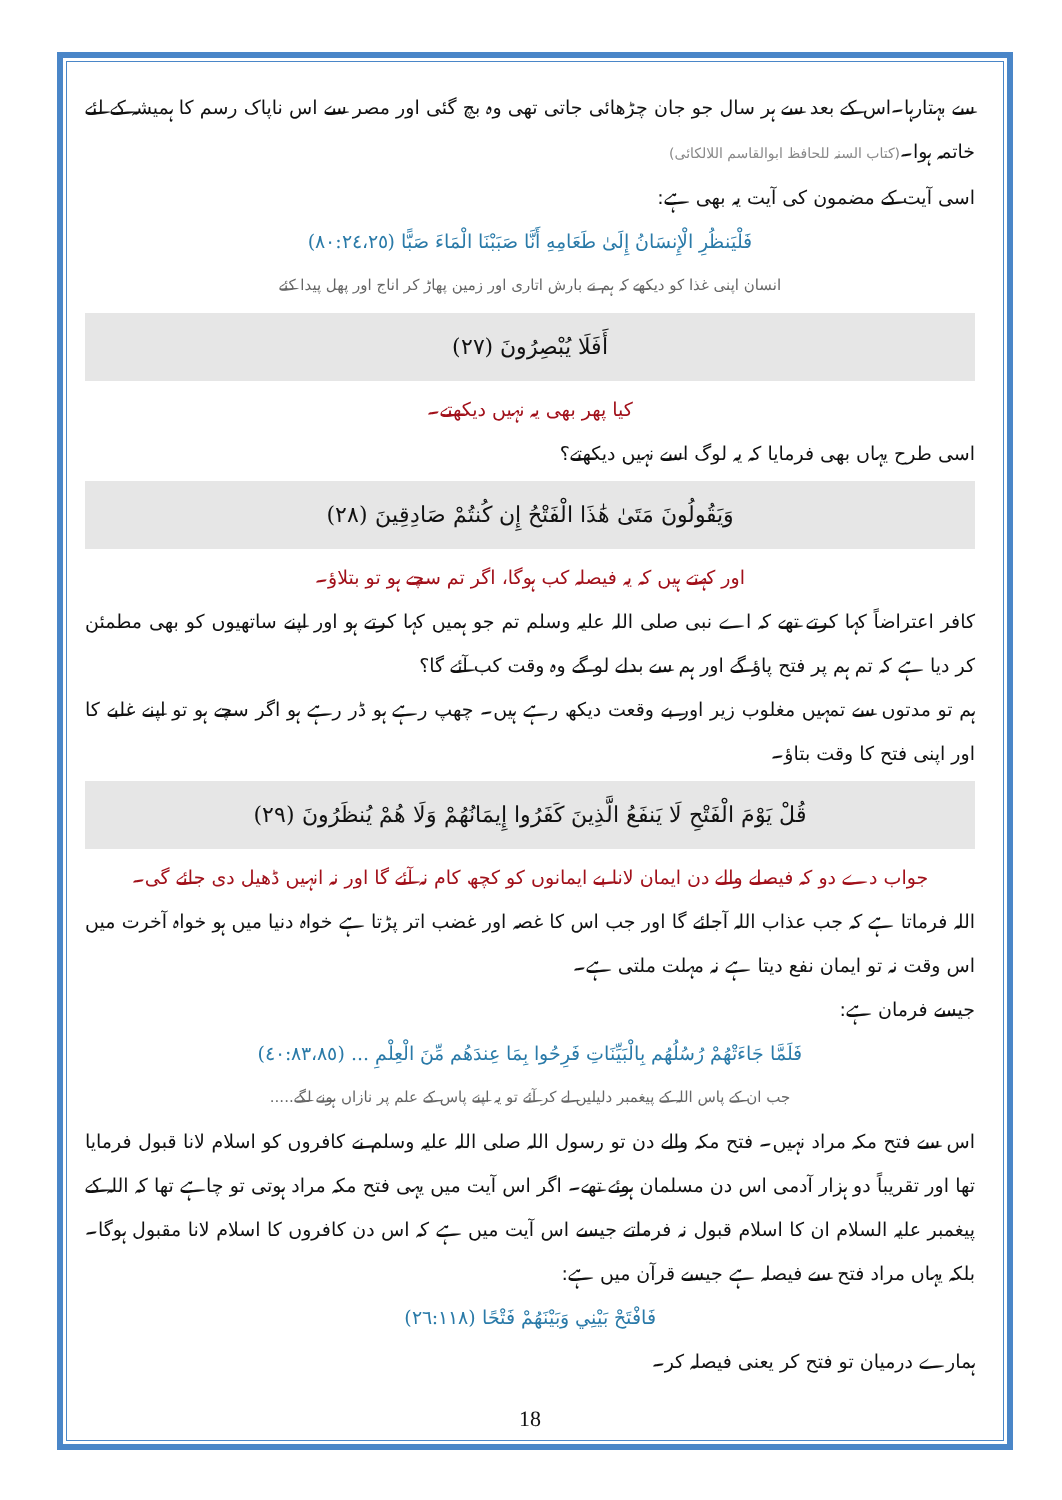سے بہتارہا۔اس کے بعد سے ہر سال جو جان چڑھائی جاتی تھی وہ بچ گئی اور مصر سے اس ناپاک رسم کا ہمیشہ کے لئے خاتمہ ہوا۔(کتاب السنہ للحافظ ابوالقاسم اللالکائی)
اسی آیت کے مضمون کی آیت یہ بھی ہے:
فَلْيَنظُرِ الْإِنسَانُ إِلَىٰ طَعَامِهِ أَنَّا صَبَبْنَا الْمَاءَ صَبًّا (٨٠:٢٤،٢٥)
انسان اپنی غذا کو دیکھے کہ ہم نے بارش اتاری اور زمین پھاڑ کر اناج اور پھل پیدا کئے
أَفَلَا يُبْصِرُونَ (٢٧)
کیا پھر بھی یہ نہیں دیکھتے۔
اسی طرح یہاں بھی فرمایا کہ یہ لوگ اسے نہیں دیکھتے؟
وَيَقُولُونَ مَتَىٰ هَٰذَا الْفَتْحُ إِن كُنتُمْ صَادِقِينَ (٢٨)
اور کہتے ہیں کہ یہ فیصلہ کب ہوگا، اگر تم سچے ہو تو بتلاؤ۔
کافر اعتراضاً کہا کرتے تھے کہ اے نبی صلی اللہ علیہ وسلم تم جو ہمیں کہا کرتے ہو اور اپنے ساتھیوں کو بھی مطمئن کر دیا ہے کہ تم ہم پر فتح پاؤ گے اور ہم سے بدلے لو گے وہ وقت کب آئے گا؟
ہم تو مدتوں سے تمہیں مغلوب زیر اور بے وقعت دیکھ رہے ہیں۔ چھپ رہے ہو ڈر رہے ہو اگر سچے ہو تو اپنے غلبے کا اور اپنی فتح کا وقت بتاؤ۔
قُلْ يَوْمَ الْفَتْحِ لَا يَنفَعُ الَّذِينَ كَفَرُوا إِيمَانُهُمْ وَلَا هُمْ يُنظَرُونَ (٢٩)
جواب دے دو کہ فیصلے والے دن ایمان لانا بے ایمانوں کو کچھ کام نہ آئے گا اور نہ انہیں ڈھیل دی جائے گی۔
اللہ فرماتا ہے کہ جب عذاب اللہ آجائے گا اور جب اس کا غصہ اور غضب اتر پڑتا ہے خواہ دنیا میں ہو خواہ آخرت میں اس وقت نہ تو ایمان نفع دیتا ہے نہ مہلت ملتی ہے۔
جیسے فرمان ہے:
فَلَمَّا جَاءَتْهُمْ رُسُلُهُم بِالْبَيِّنَاتِ فَرِحُوا بِمَا عِندَهُم مِّنَ الْعِلْمِ ... (٤٠:٨٣،٨٥)
جب ان کے پاس اللہ کے پیغمبر دلیلیں لے کر آئے تو یہ اپنے پاس کے علم پر نازاں ہونے لگے.....
اس سے فتح مکہ مراد نہیں۔ فتح مکہ والے دن تو رسول اللہ صلی اللہ علیہ وسلم نے کافروں کو اسلام لانا قبول فرمایا تھا اور تقریباً دو ہزار آدمی اس دن مسلمان ہوئے تھے۔ اگر اس آیت میں یہی فتح مکہ مراد ہوتی تو چاہے تھا کہ اللہ کے پیغمبر علیہ السلام ان کا اسلام قبول نہ فرماتے جیسے اس آیت میں ہے کہ اس دن کافروں کا اسلام لانا مقبول ہوگا۔ بلکہ یہاں مراد فتح سے فیصلہ ہے جیسے قرآن میں ہے:
فَافْتَحْ بَيْنِي وَبَيْنَهُمْ فَتْحًا (٢٦:١١٨)
ہمارے درمیان تو فتح کر یعنی فیصلہ کر۔
18